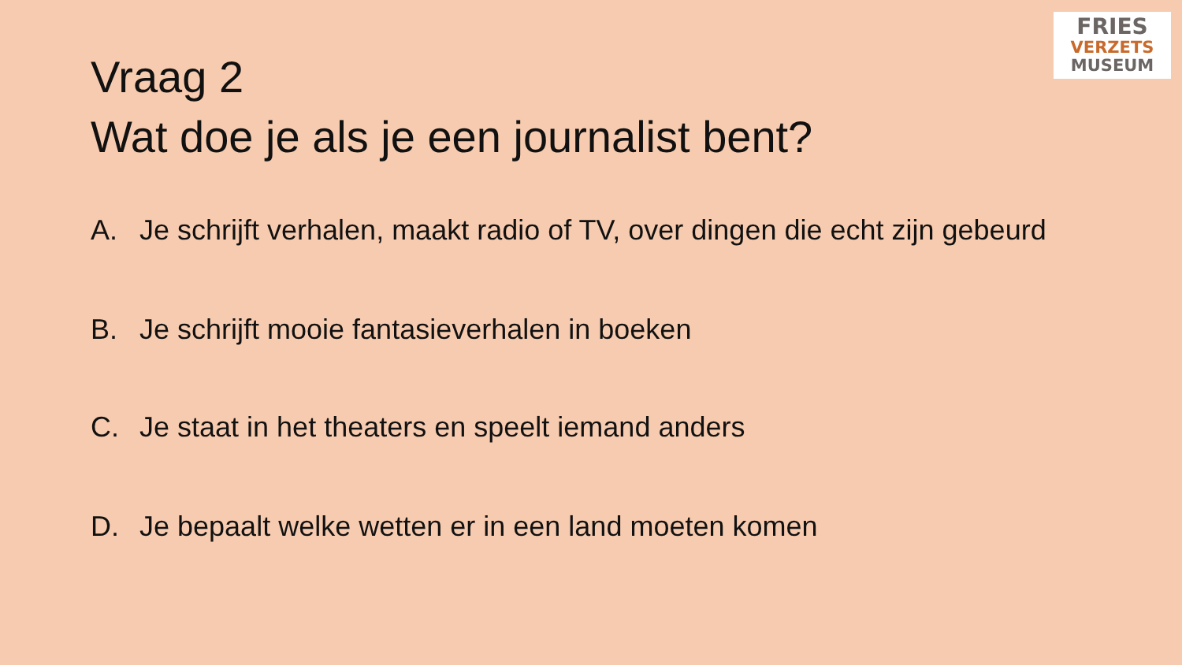FRIES
VERZETS
MUSEUM
Vraag 2
Wat doe je als je een journalist bent?
A. Je schrijft verhalen, maakt radio of TV, over dingen die echt zijn gebeurd
B. Je schrijft mooie fantasieverhalen in boeken
C. Je staat in het theaters en speelt iemand anders
D. Je bepaalt welke wetten er in een land moeten komen